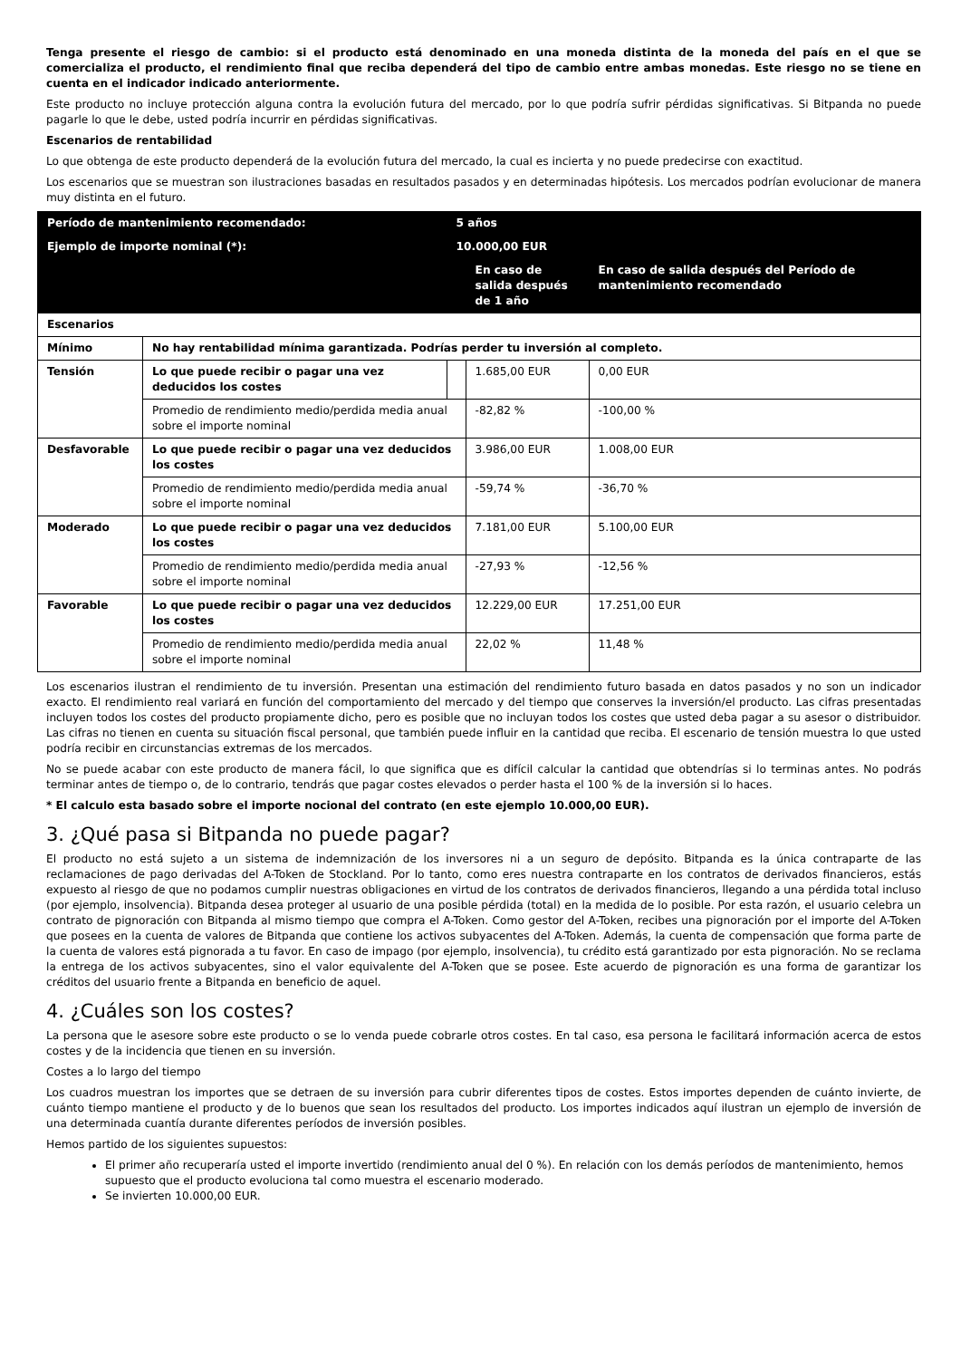Tenga presente el riesgo de cambio: si el producto está denominado en una moneda distinta de la moneda del país en el que se comercializa el producto, el rendimiento final que reciba dependerá del tipo de cambio entre ambas monedas. Este riesgo no se tiene en cuenta en el indicador indicado anteriormente.
Este producto no incluye protección alguna contra la evolución futura del mercado, por lo que podría sufrir pérdidas significativas. Si Bitpanda no puede pagarle lo que le debe, usted podría incurrir en pérdidas significativas.
Escenarios de rentabilidad
Lo que obtenga de este producto dependerá de la evolución futura del mercado, la cual es incierta y no puede predecirse con exactitud.
Los escenarios que se muestran son ilustraciones basadas en resultados pasados y en determinadas hipótesis. Los mercados podrían evolucionar de manera muy distinta en el futuro.
| Período de mantenimiento recomendado: | | 5 años | | |
| Ejemplo de importe nominal (*): | | 10.000,00 EUR | | |
| | | | En caso de salida después de 1 año | En caso de salida después del Período de mantenimiento recomendado |
| Escenarios | | | | |
| Mínimo | No hay rentabilidad mínima garantizada. Podrías perder tu inversión al completo. | | | |
| Tensión | Lo que puede recibir o pagar una vez deducidos los costes | | 1.685,00 EUR | 0,00 EUR |
| | Promedio de rendimiento medio/perdida media anual sobre el importe nominal | | -82,82 % | -100,00 % |
| Desfavorable | Lo que puede recibir o pagar una vez deducidos los costes | | 3.986,00 EUR | 1.008,00 EUR |
| | Promedio de rendimiento medio/perdida media anual sobre el importe nominal | | -59,74 % | -36,70 % |
| Moderado | Lo que puede recibir o pagar una vez deducidos los costes | | 7.181,00 EUR | 5.100,00 EUR |
| | Promedio de rendimiento medio/perdida media anual sobre el importe nominal | | -27,93 % | -12,56 % |
| Favorable | Lo que puede recibir o pagar una vez deducidos los costes | | 12.229,00 EUR | 17.251,00 EUR |
| | Promedio de rendimiento medio/perdida media anual sobre el importe nominal | | 22,02 % | 11,48 % |
Los escenarios ilustran el rendimiento de tu inversión. Presentan una estimación del rendimiento futuro basada en datos pasados y no son un indicador exacto. El rendimiento real variará en función del comportamiento del mercado y del tiempo que conserves la inversión/el producto. Las cifras presentadas incluyen todos los costes del producto propiamente dicho, pero es posible que no incluyan todos los costes que usted deba pagar a su asesor o distribuidor. Las cifras no tienen en cuenta su situación fiscal personal, que también puede influir en la cantidad que reciba. El escenario de tensión muestra lo que usted podría recibir en circunstancias extremas de los mercados.
No se puede acabar con este producto de manera fácil, lo que significa que es difícil calcular la cantidad que obtendrías si lo terminas antes. No podrás terminar antes de tiempo o, de lo contrario, tendrás que pagar costes elevados o perder hasta el 100 % de la inversión si lo haces.
* El calculo esta basado sobre el importe nocional del contrato (en este ejemplo 10.000,00 EUR).
3. ¿Qué pasa si Bitpanda no puede pagar?
El producto no está sujeto a un sistema de indemnización de los inversores ni a un seguro de depósito. Bitpanda es la única contraparte de las reclamaciones de pago derivadas del A-Token de Stockland. Por lo tanto, como eres nuestra contraparte en los contratos de derivados financieros, estás expuesto al riesgo de que no podamos cumplir nuestras obligaciones en virtud de los contratos de derivados financieros, llegando a una pérdida total incluso (por ejemplo, insolvencia). Bitpanda desea proteger al usuario de una posible pérdida (total) en la medida de lo posible. Por esta razón, el usuario celebra un contrato de pignoración con Bitpanda al mismo tiempo que compra el A-Token. Como gestor del A-Token, recibes una pignoración por el importe del A-Token que posees en la cuenta de valores de Bitpanda que contiene los activos subyacentes del A-Token. Además, la cuenta de compensación que forma parte de la cuenta de valores está pignorada a tu favor. En caso de impago (por ejemplo, insolvencia), tu crédito está garantizado por esta pignoración. No se reclama la entrega de los activos subyacentes, sino el valor equivalente del A-Token que se posee. Este acuerdo de pignoración es una forma de garantizar los créditos del usuario frente a Bitpanda en beneficio de aquel.
4. ¿Cuáles son los costes?
La persona que le asesore sobre este producto o se lo venda puede cobrarle otros costes. En tal caso, esa persona le facilitará información acerca de estos costes y de la incidencia que tienen en su inversión.
Costes a lo largo del tiempo
Los cuadros muestran los importes que se detraen de su inversión para cubrir diferentes tipos de costes. Estos importes dependen de cuánto invierte, de cuánto tiempo mantiene el producto y de lo buenos que sean los resultados del producto. Los importes indicados aquí ilustran un ejemplo de inversión de una determinada cuantía durante diferentes períodos de inversión posibles.
Hemos partido de los siguientes supuestos:
El primer año recuperaría usted el importe invertido (rendimiento anual del 0 %). En relación con los demás períodos de mantenimiento, hemos supuesto que el producto evoluciona tal como muestra el escenario moderado.
Se invierten 10.000,00 EUR.